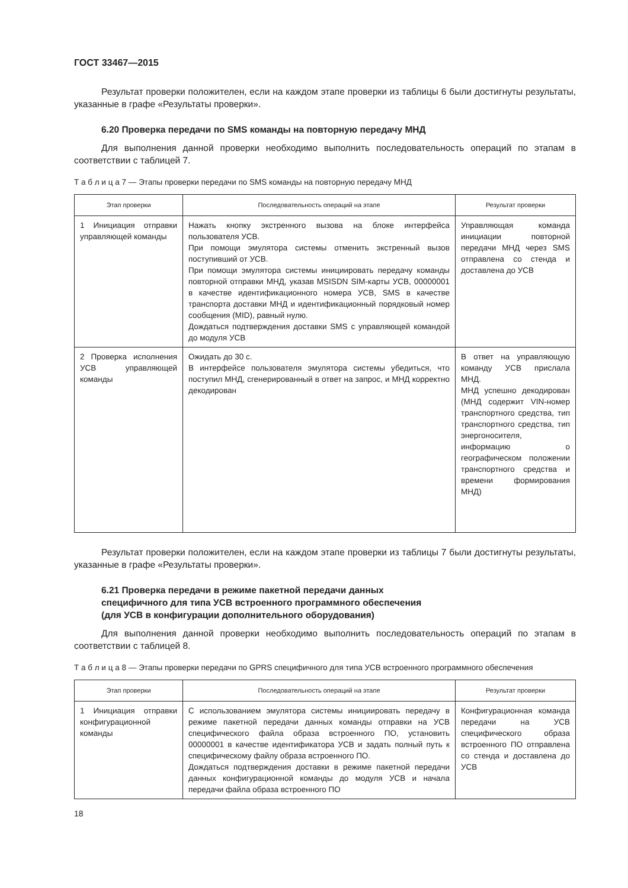ГОСТ 33467—2015
Результат проверки положителен, если на каждом этапе проверки из таблицы 6 были достигнуты результаты, указанные в графе «Результаты проверки».
6.20 Проверка передачи по SMS команды на повторную передачу МНД
Для выполнения данной проверки необходимо выполнить последовательность операций по этапам в соответствии с таблицей 7.
Т а б л и ц а 7 — Этапы проверки передачи по SMS команды на повторную передачу МНД
| Этап проверки | Последовательность операций на этапе | Результат проверки |
| --- | --- | --- |
| 1 Инициация отправки управляющей команды | Нажать кнопку экстренного вызова на блоке интерфейса пользователя УСВ. При помощи эмулятора системы отменить экстренный вызов поступивший от УСВ. При помощи эмулятора системы инициировать передачу команды повторной отправки МНД, указав MSISDN SIM-карты УСВ, 00000001 в качестве идентификационного номера УСВ, SMS в качестве транспорта доставки МНД и идентификационный порядковый номер сообщения (MID), равный нулю. Дождаться подтверждения доставки SMS с управляющей командой до модуля УСВ | Управляющая команда инициации повторной передачи МНД через SMS отправлена со стенда и доставлена до УСВ |
| 2 Проверка исполнения УСВ управляющей команды | Ожидать до 30 с. В интерфейсе пользователя эмулятора системы убедиться, что поступил МНД, сгенерированный в ответ на запрос, и МНД корректно декодирован | В ответ на управляющую команду УСВ прислала МНД. МНД успешно декодирован (МНД содержит VIN-номер транспортного средства, тип транспортного средства, тип энергоносителя, информацию о географическом положении транспортного средства и времени формирования МНД) |
Результат проверки положителен, если на каждом этапе проверки из таблицы 7 были достигнуты результаты, указанные в графе «Результаты проверки».
6.21 Проверка передачи в режиме пакетной передачи данных
специфичного для типа УСВ встроенного программного обеспечения
(для УСВ в конфигурации дополнительного оборудования)
Для выполнения данной проверки необходимо выполнить последовательность операций по этапам в соответствии с таблицей 8.
Т а б л и ц а 8 — Этапы проверки передачи по GPRS специфичного для типа УСВ встроенного программного обеспечения
| Этап проверки | Последовательность операций на этапе | Результат проверки |
| --- | --- | --- |
| 1 Инициация отправки конфигурационной команды | С использованием эмулятора системы инициировать передачу в режиме пакетной передачи данных команды отправки на УСВ специфического файла образа встроенного ПО, установить 00000001 в качестве идентификатора УСВ и задать полный путь к специфическому файлу образа встроенного ПО. Дождаться подтверждения доставки в режиме пакетной передачи данных конфигурационной команды до модуля УСВ и начала передачи файла образа встроенного ПО | Конфигурационная команда передачи на УСВ специфического образа встроенного ПО отправлена со стенда и доставлена до УСВ |
18